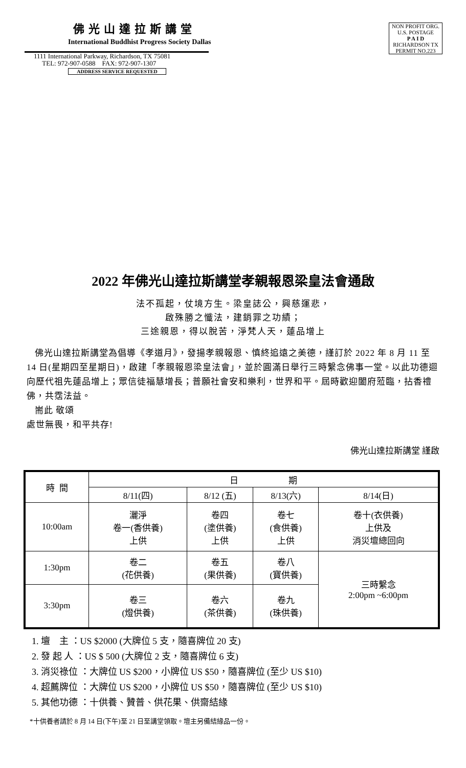佛光山達拉斯講堂
International Buddhist Progress Society Dallas
1111 International Parkway, Richardson, TX 75081
TEL: 972-907-0588 FAX: 972-907-1307
ADDRESS SERVICE REQUESTED
NON PROFIT ORG.
U.S. POSTAGE
P A I D
RICHARDSON TX
PERMIT NO.223
2022 年佛光山達拉斯講堂孝親報恩梁皇法會通啟
法不孤起，仗境方生。梁皇誌公，興慈運悲，
啟殊勝之懺法，建銷罪之功績；
三途親恩，得以脫苦，淨梵人天，蓮品增上
佛光山達拉斯講堂為倡導《孝道月》，發揚孝親報恩、慎終追遠之美德，謹訂於 2022 年 8 月 11 至 14 日(星期四至星期日)，啟建「孝親報恩梁皇法會」，並於圓滿日舉行三時繫念佛事一堂。以此功德迴向歷代祖先蓮品增上；眾信徒福慧增長；普願社會安和樂利，世界和平。屆時歡迎闔府蒞臨，拈香禮佛，共霑法益。
耑此 敬頌
處世無畏，和平共存!
佛光山達拉斯講堂 謹啟
| 時 間 | 日 期 | | | |
| --- | --- | --- | --- | --- |
| | 8/11(四) | 8/12 (五) | 8/13(六) | 8/14(日) |
| 10:00am | 灑淨 卷一(香供養) 上供 | 卷四 (塗供養) 上供 | 卷七 (食供養) 上供 | 卷十(衣供養) 上供及 消災壇總回向 |
| 1:30pm | 卷二 (花供養) | 卷五 (果供養) | 卷八 (寶供養) | 三時繫念 2:00pm ~6:00pm |
| 3:30pm | 卷三 (燈供養) | 卷六 (茶供養) | 卷九 (珠供養) | |
1. 壇 主 ：US $2000 (大牌位 5 支，隨喜牌位 20 支)
2. 發 起 人 ：US $ 500 (大牌位 2 支，隨喜牌位 6 支)
3. 消災祿位 ：大牌位 US $200，小牌位 US $50，隨喜牌位 (至少 US $10)
4. 超薦牌位 ：大牌位 US $200，小牌位 US $50，隨喜牌位 (至少 US $10)
5. 其他功德 ：十供養、贊普、供花果、供齋結緣
*十供養者請於 8 月 14 日(下午)至 21 日至講堂領取。壇主另備結緣品一份。